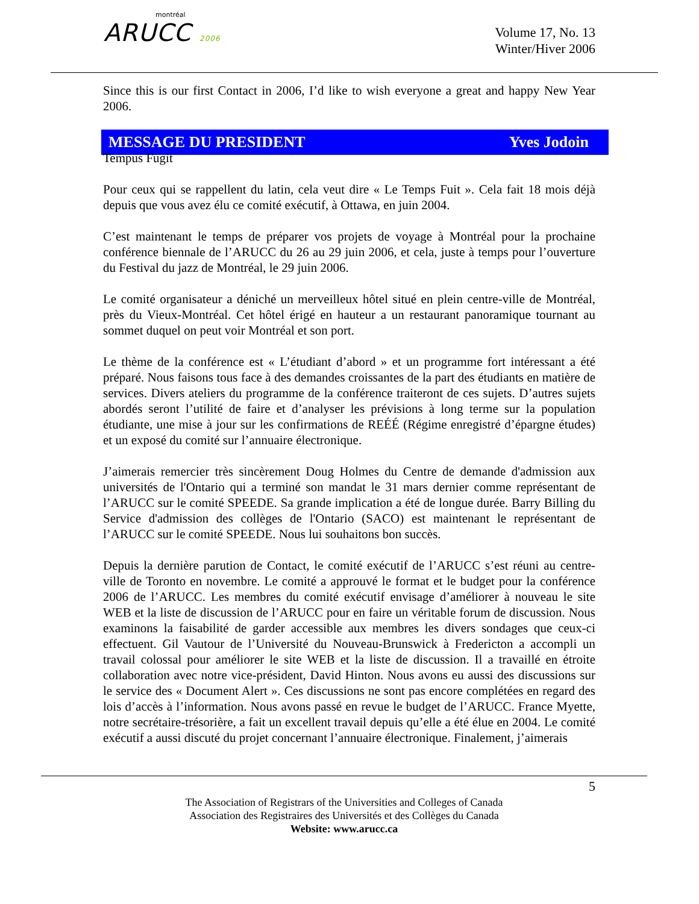montréal
ARUCC 2006
Volume 17, No. 13
Winter/Hiver 2006
Since this is our first Contact in 2006, I’d like to wish everyone a great and happy New Year 2006.
MESSAGE DU PRESIDENT Yves Jodoin
Tempus Fugit
Pour ceux qui se rappellent du latin, cela veut dire « Le Temps Fuit ». Cela fait 18 mois déjà depuis que vous avez élu ce comité exécutif, à Ottawa, en juin 2004.
C’est maintenant le temps de préparer vos projets de voyage à Montréal pour la prochaine conférence biennale de l’ARUCC du 26 au 29 juin 2006, et cela, juste à temps pour l’ouverture du Festival du jazz de Montréal, le 29 juin 2006.
Le comité organisateur a déniché un merveilleux hôtel situé en plein centre-ville de Montréal, près du Vieux-Montréal. Cet hôtel érigé en hauteur a un restaurant panoramique tournant au sommet duquel on peut voir Montréal et son port.
Le thème de la conférence est « L’étudiant d’abord » et un programme fort intéressant a été préparé. Nous faisons tous face à des demandes croissantes de la part des étudiants en matière de services. Divers ateliers du programme de la conférence traiteront de ces sujets. D’autres sujets abordés seront l’utilité de faire et d’analyser les prévisions à long terme sur la population étudiante, une mise à jour sur les confirmations de REÉÉ (Régime enregistré d’épargne études) et un exposé du comité sur l’annuaire électronique.
J’aimerais remercier très sincèrement Doug Holmes du Centre de demande d'admission aux universités de l'Ontario qui a terminé son mandat le 31 mars dernier comme représentant de l’ARUCC sur le comité SPEEDE. Sa grande implication a été de longue durée. Barry Billing du Service d'admission des collèges de l'Ontario (SACO) est maintenant le représentant de l’ARUCC sur le comité SPEEDE. Nous lui souhaitons bon succès.
Depuis la dernière parution de Contact, le comité exécutif de l’ARUCC s’est réuni au centre-ville de Toronto en novembre. Le comité a approuvé le format et le budget pour la conférence 2006 de l’ARUCC. Les membres du comité exécutif envisage d’améliorer à nouveau le site WEB et la liste de discussion de l’ARUCC pour en faire un véritable forum de discussion. Nous examinons la faisabilité de garder accessible aux membres les divers sondages que ceux-ci effectuent. Gil Vautour de l’Université du Nouveau-Brunswick à Fredericton a accompli un travail colossal pour améliorer le site WEB et la liste de discussion. Il a travaillé en étroite collaboration avec notre vice-président, David Hinton. Nous avons eu aussi des discussions sur le service des « Document Alert ». Ces discussions ne sont pas encore complétées en regard des lois d’accès à l’information. Nous avons passé en revue le budget de l’ARUCC. France Myette, notre secrétaire-trésorière, a fait un excellent travail depuis qu’elle a été élue en 2004. Le comité exécutif a aussi discuté du projet concernant l’annuaire électronique. Finalement, j’aimerais
5
The Association of Registrars of the Universities and Colleges of Canada
Association des Registraires des Universités et des Collèges du Canada
Website: www.arucc.ca